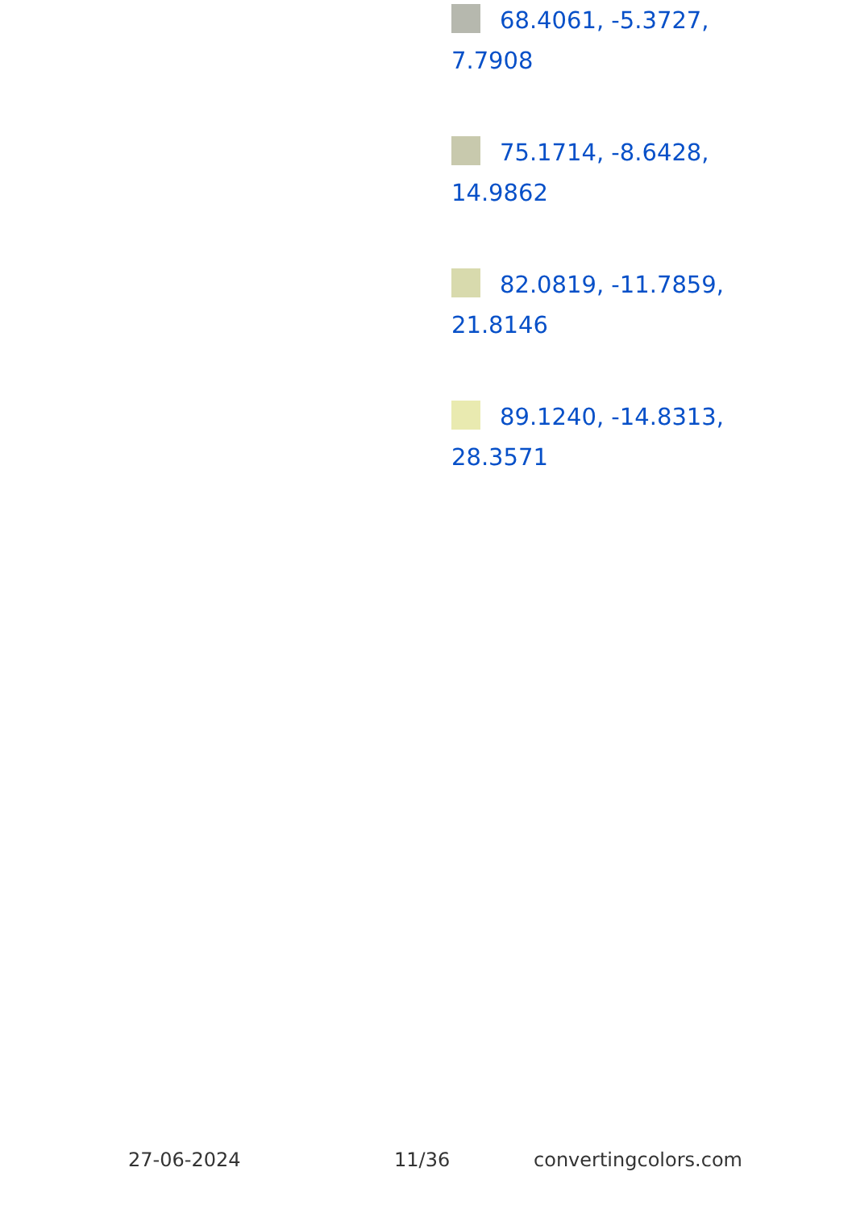68.4061, -5.3727, 7.7908
75.1714, -8.6428, 14.9862
82.0819, -11.7859, 21.8146
89.1240, -14.8313, 28.3571
27-06-2024 11/36 convertingcolors.com